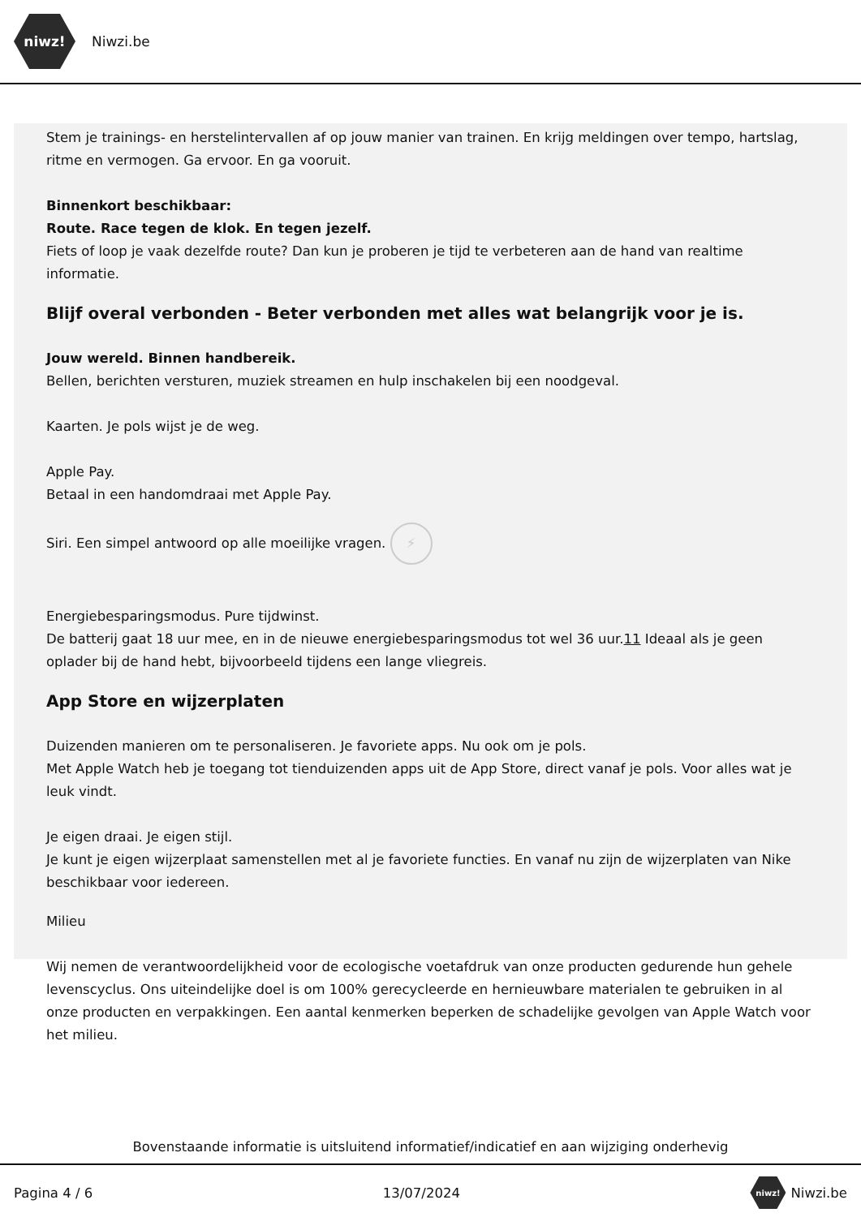niwz!
Niwzi.be
Stem je trainings- en herstelintervallen af op jouw manier van trainen. En krijg meldingen over tempo, hartslag, ritme en vermogen. Ga ervoor. En ga vooruit.
Binnenkort beschikbaar:
Route. Race tegen de klok. En tegen jezelf.
Fiets of loop je vaak dezelfde route? Dan kun je proberen je tijd te verbeteren aan de hand van realtime informatie.
Blijf overal verbonden - Beter verbonden met alles wat belangrijk voor je is.
Jouw wereld. Binnen handbereik.
Bellen, berichten versturen, muziek streamen en hulp inschakelen bij een noodgeval.
Kaarten. Je pols wijst je de weg.
Apple Pay.
Betaal in een handomdraai met Apple Pay.
Siri. Een simpel antwoord op alle moeilijke vragen. ⚡
Energiebesparingsmodus. Pure tijdwinst.
De batterij gaat 18 uur mee, en in de nieuwe energiebesparingsmodus tot wel 36 uur.11 Ideaal als je geen oplader bij de hand hebt, bijvoorbeeld tijdens een lange vliegreis.
App Store en wijzerplaten
Duizenden manieren om te personaliseren. Je favoriete apps. Nu ook om je pols.
Met Apple Watch heb je toegang tot tienduizenden apps uit de App Store, direct vanaf je pols. Voor alles wat je leuk vindt.
Je eigen draai. Je eigen stijl.
Je kunt je eigen wijzerplaat samenstellen met al je favoriete functies. En vanaf nu zijn de wijzerplaten van Nike beschikbaar voor iedereen.
Milieu
Wij nemen de verantwoordelijkheid voor de ecologische voetafdruk van onze producten gedurende hun gehele levenscyclus. Ons uiteindelijke doel is om 100% gerecycleerde en hernieuwbare materialen te gebruiken in al onze producten en verpakkingen. Een aantal kenmerken beperken de schadelijke gevolgen van Apple Watch voor het milieu.
Bovenstaande informatie is uitsluitend informatief/indicatief en aan wijziging onderhevig
Pagina 4 / 6 13/07/2024 niwz! Niwzi.be